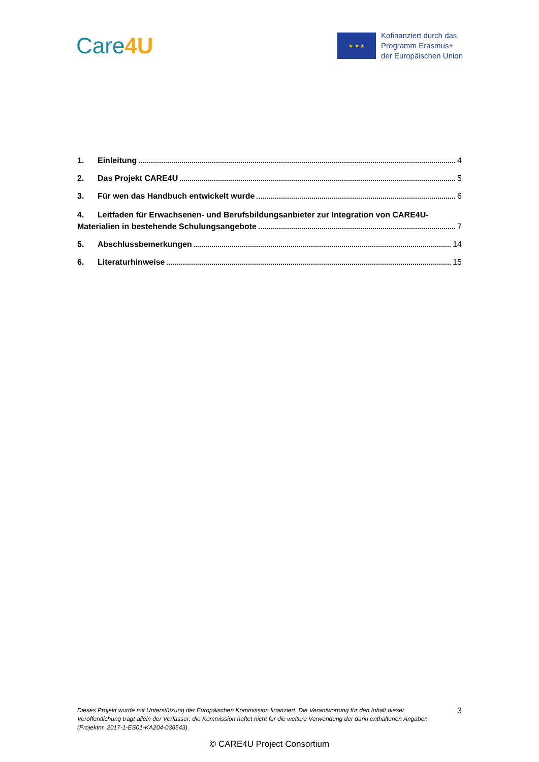Care4U
★ ★ ★
Kofinanziert durch das
Programm Erasmus+
der Europäischen Union
1. Einleitung 4
2. Das Projekt CARE4U 5
3. Für wen das Handbuch entwickelt wurde 6
4. Leitfaden für Erwachsenen- und Berufsbildungsanbieter zur Integration von CARE4U-
Materialien in bestehende Schulungsangebote 7
5. Abschlussbemerkungen 14
6. Literaturhinweise 15
Dieses Projekt wurde mit Unterstützung der Europäischen Kommission finanziert. Die Verantwortung für den Inhalt dieser Veröffentlichung trägt allein der Verfasser; die Kommission haftet nicht für die weitere Verwendung der darin enthaltenen Angaben (Projektnr. 2017-1-ES01-KA204-038543).
3
© CARE4U Project Consortium